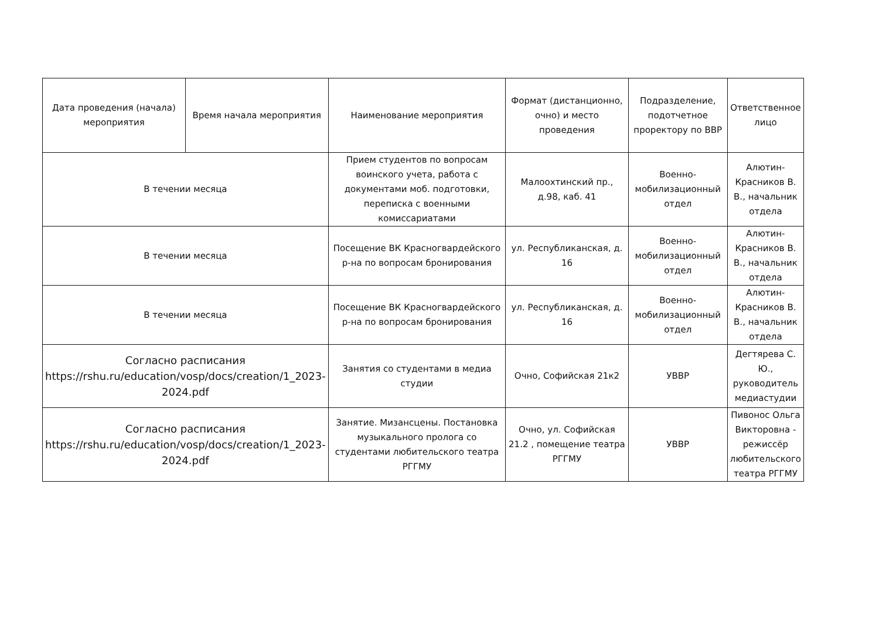| Дата проведения (начала) мероприятия | Время начала мероприятия | Наименование мероприятия | Формат (дистанционно, очно) и место проведения | Подразделение, подотчетное проректору по ВВР | Ответственное лицо |
| --- | --- | --- | --- | --- | --- |
| В течении месяца | | Прием студентов по вопросам воинского учета, работа с документами моб. подготовки, переписка с военными комиссариатами | Малоохтинский пр., д.98, каб. 41 | Военно-мобилизационный отдел | Алютин-Красников В. В., начальник отдела |
| В течении месяца | | Посещение ВК Красногвардейского р-на по вопросам бронирования | ул. Республиканская, д. 16 | Военно-мобилизационный отдел | Алютин-Красников В. В., начальник отдела |
| В течении месяца | | Посещение ВК Красногвардейского р-на по вопросам бронирования | ул. Республиканская, д. 16 | Военно-мобилизационный отдел | Алютин-Красников В. В., начальник отдела |
| Согласно расписания https://rshu.ru/education/vosp/docs/creation/1_2023-2024.pdf | | Занятия со студентами в медиа студии | Очно, Софийская 21к2 | УВВР | Дегтярева С. Ю., руководитель медиастудии |
| Согласно расписания https://rshu.ru/education/vosp/docs/creation/1_2023-2024.pdf | | Занятие. Мизансцены. Постановка музыкального пролога со студентами любительского театра РГГМУ | Очно, ул. Софийская 21.2 , помещение театра РГГМУ | УВВР | Пивонос Ольга Викторовна - режиссёр любительского театра РГГМУ |